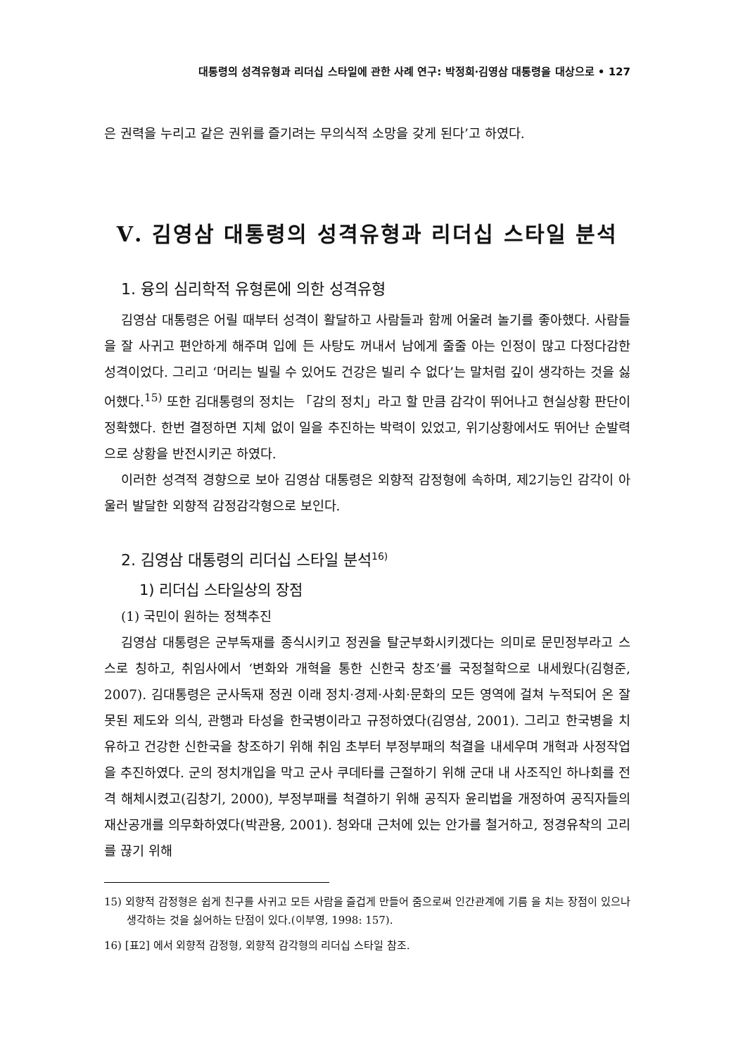대통령의 성격유형과 리더십 스타일에 관한 사례 연구: 박정희·김영삼 대통령을 대상으로 • 127
은 권력을 누리고 같은 권위를 즐기려는 무의식적 소망을 갖게 된다’고 하였다.
Ⅴ. 김영삼 대통령의 성격유형과 리더십 스타일 분석
1. 융의 심리학적 유형론에 의한 성격유형
김영삼 대통령은 어릴 때부터 성격이 활달하고 사람들과 함께 어울려 놀기를 좋아했다. 사람들을 잘 사귀고 편안하게 해주며 입에 든 사탕도 꺼내서 남에게 줄줄 아는 인정이 많고 다정다감한 성격이었다. 그리고 ‘머리는 빌릴 수 있어도 건강은 빌리 수 없다’는 말처럼 깊이 생각하는 것을 싫어했다.<sup>15)</sup> 또한 김대통령의 정치는 「감의 정치」라고 할 만큼 감각이 뛰어나고 현실상황 판단이 정확했다. 한번 결정하면 지체 없이 일을 추진하는 박력이 있었고, 위기상황에서도 뛰어난 순발력으로 상황을 반전시키곤 하였다.
이러한 성격적 경향으로 보아 김영삼 대통령은 외향적 감정형에 속하며, 제2기능인 감각이 아울러 발달한 외향적 감정감각형으로 보인다.
2. 김영삼 대통령의 리더십 스타일 분석<sup>16)</sup>
1) 리더십 스타일상의 장점
(1) 국민이 원하는 정책추진
김영삼 대통령은 군부독재를 종식시키고 정권을 탈군부화시키겠다는 의미로 문민정부라고 스스로 칭하고, 취임사에서 ‘변화와 개혁을 통한 신한국 창조’를 국정철학으로 내세웠다(김형준, 2007). 김대통령은 군사독재 정권 이래 정치·경제·사회·문화의 모든 영역에 걸쳐 누적되어 온 잘못된 제도와 의식, 관행과 타성을 한국병이라고 규정하였다(김영삼, 2001). 그리고 한국병을 치유하고 건강한 신한국을 창조하기 위해 취임 초부터 부정부패의 척결을 내세우며 개혁과 사정작업을 추진하였다. 군의 정치개입을 막고 군사 쿠데타를 근절하기 위해 군대 내 사조직인 하나회를 전격 해체시켰고(김창기, 2000), 부정부패를 척결하기 위해 공직자 윤리법을 개정하여 공직자들의 재산공개를 의무화하였다(박관용, 2001). 청와대 근처에 있는 안가를 철거하고, 정경유착의 고리를 끊기 위해
15) 외향적 감정형은 쉽게 친구를 사귀고 모든 사람을 즐겁게 만들어 줌으로써 인간관계에 기름 을 치는 장점이 있으나 생각하는 것을 싫어하는 단점이 있다.(이부영, 1998: 157).
16) [표2] 에서 외향적 감정형, 외향적 감각형의 리더십 스타일 참조.